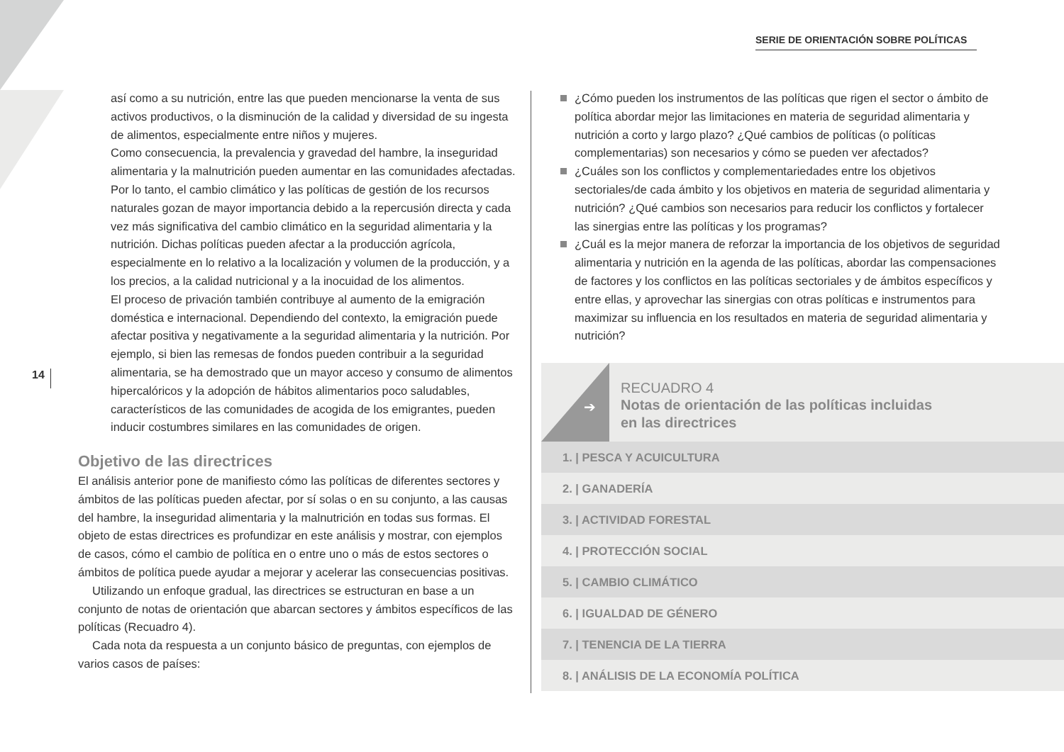SERIE DE ORIENTACIÓN SOBRE POLÍTICAS
14
así como a su nutrición, entre las que pueden mencionarse la venta de sus activos productivos, o la disminución de la calidad y diversidad de su ingesta de alimentos, especialmente entre niños y mujeres.
Como consecuencia, la prevalencia y gravedad del hambre, la inseguridad alimentaria y la malnutrición pueden aumentar en las comunidades afectadas. Por lo tanto, el cambio climático y las políticas de gestión de los recursos naturales gozan de mayor importancia debido a la repercusión directa y cada vez más significativa del cambio climático en la seguridad alimentaria y la nutrición. Dichas políticas pueden afectar a la producción agrícola, especialmente en lo relativo a la localización y volumen de la producción, y a los precios, a la calidad nutricional y a la inocuidad de los alimentos.
El proceso de privación también contribuye al aumento de la emigración doméstica e internacional. Dependiendo del contexto, la emigración puede afectar positiva y negativamente a la seguridad alimentaria y la nutrición. Por ejemplo, si bien las remesas de fondos pueden contribuir a la seguridad alimentaria, se ha demostrado que un mayor acceso y consumo de alimentos hipercalóricos y la adopción de hábitos alimentarios poco saludables, característicos de las comunidades de acogida de los emigrantes, pueden inducir costumbres similares en las comunidades de origen.
Objetivo de las directrices
El análisis anterior pone de manifiesto cómo las políticas de diferentes sectores y ámbitos de las políticas pueden afectar, por sí solas o en su conjunto, a las causas del hambre, la inseguridad alimentaria y la malnutrición en todas sus formas. El objeto de estas directrices es profundizar en este análisis y mostrar, con ejemplos de casos, cómo el cambio de política en o entre uno o más de estos sectores o ámbitos de política puede ayudar a mejorar y acelerar las consecuencias positivas.
Utilizando un enfoque gradual, las directrices se estructuran en base a un conjunto de notas de orientación que abarcan sectores y ámbitos específicos de las políticas (Recuadro 4).
Cada nota da respuesta a un conjunto básico de preguntas, con ejemplos de varios casos de países:
¿Cómo pueden los instrumentos de las políticas que rigen el sector o ámbito de política abordar mejor las limitaciones en materia de seguridad alimentaria y nutrición a corto y largo plazo? ¿Qué cambios de políticas (o políticas complementarias) son necesarios y cómo se pueden ver afectados?
¿Cuáles son los conflictos y complementariedades entre los objetivos sectoriales/de cada ámbito y los objetivos en materia de seguridad alimentaria y nutrición? ¿Qué cambios son necesarios para reducir los conflictos y fortalecer las sinergias entre las políticas y los programas?
¿Cuál es la mejor manera de reforzar la importancia de los objetivos de seguridad alimentaria y nutrición en la agenda de las políticas, abordar las compensaciones de factores y los conflictos en las políticas sectoriales y de ámbitos específicos y entre ellas, y aprovechar las sinergias con otras políticas e instrumentos para maximizar su influencia en los resultados en materia de seguridad alimentaria y nutrición?
➔
RECUADRO 4
Notas de orientación de las políticas incluidas
en las directrices
1. | PESCA Y ACUICULTURA
2. | GANADERÍA
3. | ACTIVIDAD FORESTAL
4. | PROTECCIÓN SOCIAL
5. | CAMBIO CLIMÁTICO
6. | IGUALDAD DE GÉNERO
7. | TENENCIA DE LA TIERRA
8. | ANÁLISIS DE LA ECONOMÍA POLÍTICA